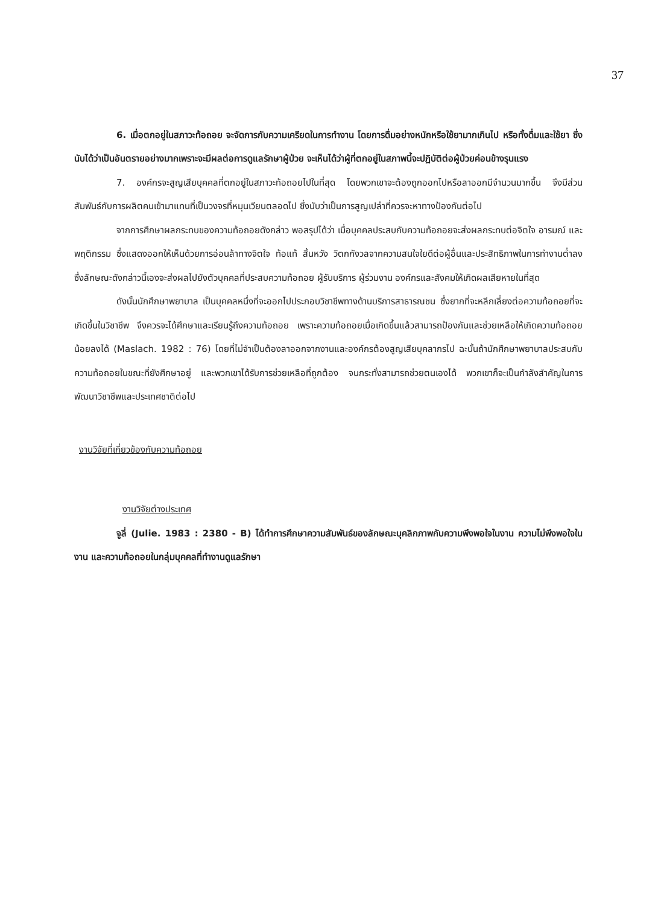37
6. เมื่อตกอยู่ในสภาวะท้อถอย จะจัดการกับความเครียดในการทำงาน โดยการดื่มอย่างหนักหรือใช้ยามากเกินไป หรือทั้งดื่มและใช้ยา ซึ่งนับได้ว่าเป็นอันตรายอย่างมากเพราะจะมีผลต่อการดูแลรักษาผู้ป่วย จะเห็นได้ว่าผู้ที่ตกอยู่ในสภาพนี้จะปฏิบัติต่อผู้ป่วยค่อนข้างรุนแรง
7. องค์กรจะสูญเสียบุคคลที่ตกอยู่ในสภาวะท้อถอยไปในที่สุด โดยพวกเขาจะต้องถูกออกไปหรือลาออกมีจำนวนมากขึ้น จึงมีส่วนสัมพันธ์กับการผลิตคนเข้ามาแทนที่เป็นวงจรที่หมุนเวียนตลอดไป ซึ่งนับว่าเป็นการสูญเปล่าที่ควรจะหาทางป้องกันต่อไป
จากการศึกษาผลกระทบของความท้อถอยดังกล่าว พอสรุปได้ว่า เมื่อบุคคลประสบกับความท้อถอยจะส่งผลกระทบต่อจิตใจ อารมณ์ และพฤติกรรม ซึ่งแสดงออกให้เห็นด้วยการอ่อนล้าทางจิตใจ ท้อแท้ สิ้นหวัง วิตกกังวลจากความสนใจใยดีต่อผู้อื่นและประสิทธิภาพในการทำงานต่ำลง ซึ่งลักษณะดังกล่าวนี้เองจะส่งผลไปยังตัวบุคคลที่ประสบความท้อถอย ผู้รับบริการ ผู้ร่วมงาน องค์กรและสังคมให้เกิดผลเสียหายในที่สุด
ดังนั้นนักศึกษาพยาบาล เป็นบุคคลหนึ่งที่จะออกไปประกอบวิชาชีพทางด้านบริการสาธารณชน ซึ่งยากที่จะหลีกเลี่ยงต่อความท้อถอยที่จะเกิดขึ้นในวิชาชีพ จึงควรจะได้ศึกษาและเรียนรู้ถึงความท้อถอย เพราะความท้อถอยเมื่อเกิดขึ้นแล้วสามารถป้องกันและช่วยเหลือให้เกิดความท้อถอยน้อยลงได้ (Maslach. 1982 : 76) โดยที่ไม่จำเป็นต้องลาออกจากงานและองค์กรต้องสูญเสียบุคลากรไป ฉะนั้นถ้านักศึกษาพยาบาลประสบกับความท้อถอยในขณะที่ยังศึกษาอยู่ และพวกเขาได้รับการช่วยเหลือที่ถูกต้อง จนกระทั่งสามารถช่วยตนเองได้ พวกเขาก็จะเป็นกำลังสำคัญในการพัฒนาวิชาชีพและประเทศชาติต่อไป
งานวิจัยที่เกี่ยวข้องกับความท้อถอย
งานวิจัยต่างประเทศ
จูลี่ (Julie. 1983 : 2380 - B) ได้ทำการศึกษาความสัมพันธ์ของลักษณะบุคลิกภาพกับความพึงพอใจในงาน ความไม่พึงพอใจในงาน และความท้อถอยในกลุ่มบุคคลที่ทำงานดูแลรักษา